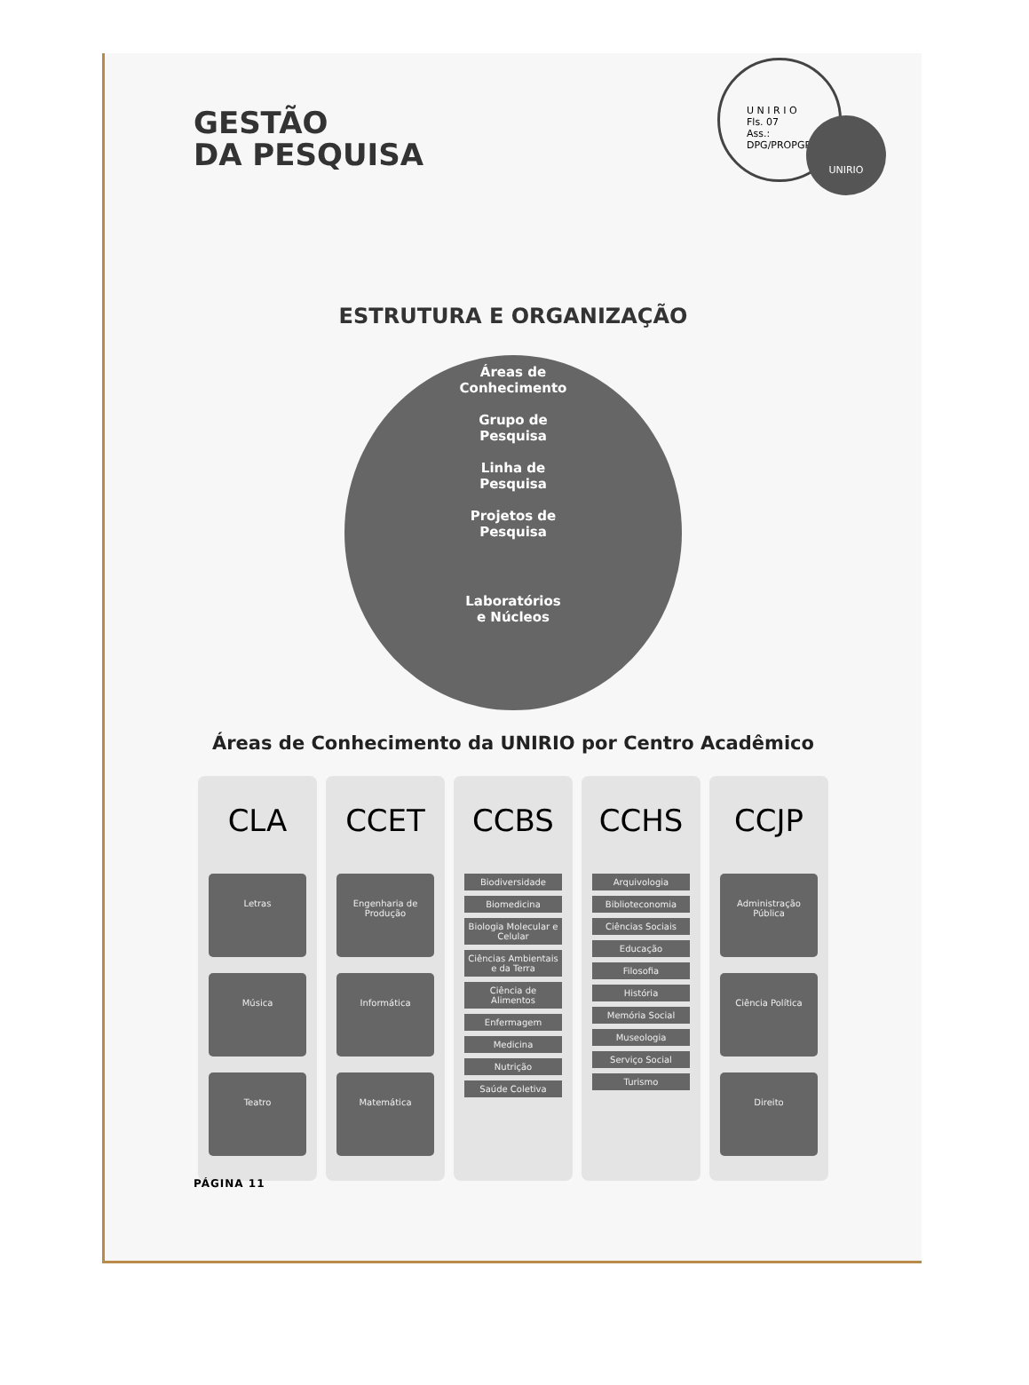U N I R I O
Fls. 07
Ass.:
DPG/PROPGPI
UNIRIO
GESTÃO
DA PESQUISA
ESTRUTURA E ORGANIZAÇÃO
Áreas de
Conhecimento
Grupo de
Pesquisa
Linha de
Pesquisa
Projetos de
Pesquisa
Laboratórios
e Núcleos
Áreas de Conhecimento da UNIRIO por Centro Acadêmico
CLA
Letras
Música
Teatro
CCET
Engenharia de Produção
Informática
Matemática
CCBS
Biodiversidade
Biomedicina
Biologia Molecular e Celular
Ciências Ambientais e da Terra
Ciência de Alimentos
Enfermagem
Medicina
Nutrição
Saúde Coletiva
CCHS
Arquivologia
Biblioteconomia
Ciências Sociais
Educação
Filosofia
História
Memória Social
Museologia
Serviço Social
Turismo
CCJP
Administração Pública
Ciência Política
Direito
PÁGINA 11